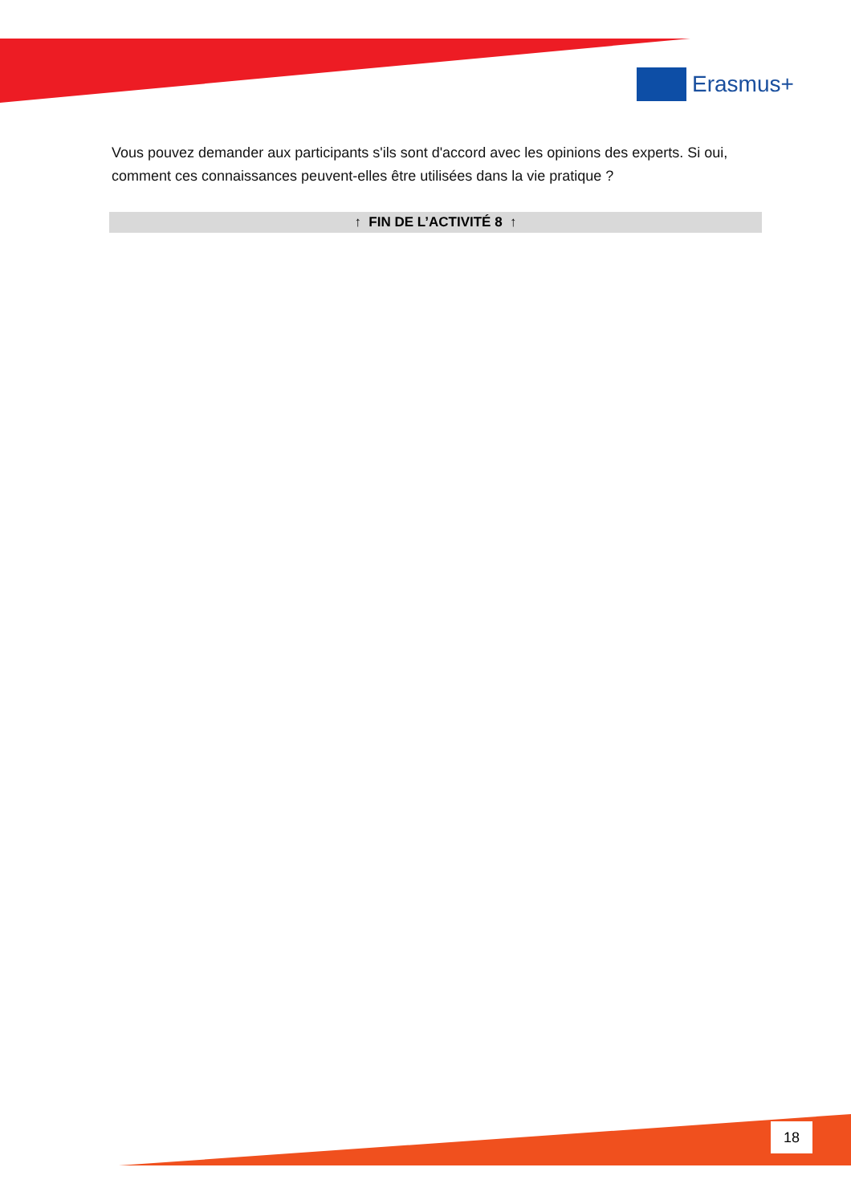Erasmus+
Vous pouvez demander aux participants s'ils sont d'accord avec les opinions des experts. Si oui, comment ces connaissances peuvent-elles être utilisées dans la vie pratique ?
↑ FIN DE L’ACTIVITÉ 8 ↑
18